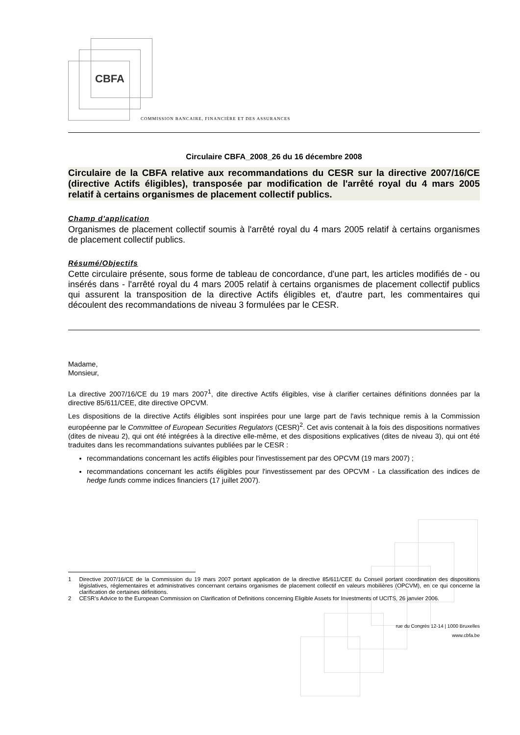CBFA
COMMISSION BANCAIRE, FINANCIÈRE ET DES ASSURANCES
Circulaire CBFA_2008_26 du 16 décembre 2008
Circulaire de la CBFA relative aux recommandations du CESR sur la directive 2007/16/CE (directive Actifs éligibles), transposée par modification de l'arrêté royal du 4 mars 2005 relatif à certains organismes de placement collectif publics.
Champ d'application
Organismes de placement collectif soumis à l'arrêté royal du 4 mars 2005 relatif à certains organismes de placement collectif publics.
Résumé/Objectifs
Cette circulaire présente, sous forme de tableau de concordance, d'une part, les articles modifiés de - ou insérés dans - l'arrêté royal du 4 mars 2005 relatif à certains organismes de placement collectif publics qui assurent la transposition de la directive Actifs éligibles et, d'autre part, les commentaires qui découlent des recommandations de niveau 3 formulées par le CESR.
Madame,
Monsieur,
La directive 2007/16/CE du 19 mars 2007<sup>1</sup>, dite directive Actifs éligibles, vise à clarifier certaines définitions données par la directive 85/611/CEE, dite directive OPCVM.
Les dispositions de la directive Actifs éligibles sont inspirées pour une large part de l'avis technique remis à la Commission européenne par le Committee of European Securities Regulators (CESR)<sup>2</sup>. Cet avis contenait à la fois des dispositions normatives (dites de niveau 2), qui ont été intégrées à la directive elle-même, et des dispositions explicatives (dites de niveau 3), qui ont été traduites dans les recommandations suivantes publiées par le CESR :
recommandations concernant les actifs éligibles pour l'investissement par des OPCVM (19 mars 2007) ;
recommandations concernant les actifs éligibles pour l'investissement par des OPCVM - La classification des indices de hedge funds comme indices financiers (17 juillet 2007).
1 Directive 2007/16/CE de la Commission du 19 mars 2007 portant application de la directive 85/611/CEE du Conseil portant coordination des dispositions législatives, réglementaires et administratives concernant certains organismes de placement collectif en valeurs mobilières (OPCVM), en ce qui concerne la clarification de certaines définitions.
2 CESR’s Advice to the European Commission on Clarification of Definitions concerning Eligible Assets for Investments of UCITS, 26 janvier 2006.
rue du Congrès 12-14 | 1000 Bruxelles
www.cbfa.be